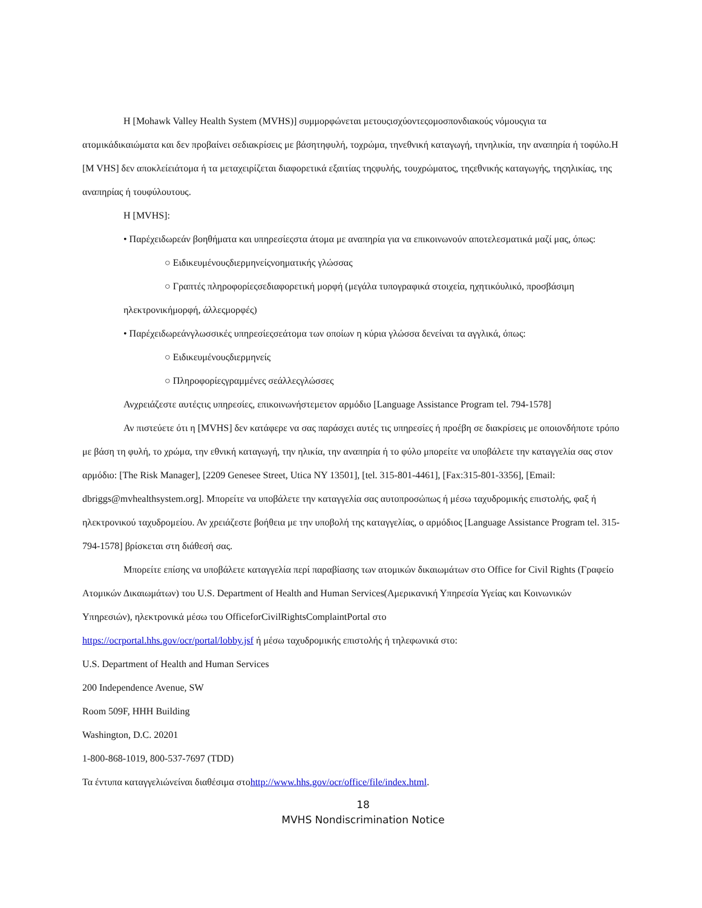Η [Mohawk Valley Health System (MVHS)] συμμορφώνεται μετουςισχύοντεςομοσπονδιακούς νόμουςγια τα ατομικάδικαιώματα και δεν προβαίνει σεδιακρίσεις με βάσητηφυλή, τοχρώμα, τηνεθνική καταγωγή, τηνηλικία, την αναπηρία ή τοφύλο.Η [M VHS] δεν αποκλείειάτομα ή τα μεταχειρίζεται διαφορετικά εξαιτίας τηςφυλής, τουχρώματος, τηςεθνικής καταγωγής, τηςηλικίας, της αναπηρίας ή τουφύλουτους.
Η [MVHS]:
• Παρέχειδωρεάν βοηθήματα και υπηρεσίεςστα άτομα με αναπηρία για να επικοινωνούν αποτελεσματικά μαζί μας, όπως:
○ Ειδικευμένουςδιερμηνείςνοηματικής γλώσσας
○ Γραπτές πληροφορίεςσεδιαφορετική μορφή (μεγάλα τυπογραφικά στοιχεία, ηχητικόυλικό, προσβάσιμη ηλεκτρονικήμορφή, άλλεςμορφές)
• Παρέχειδωρεάνγλωσσικές υπηρεσίεςσεάτομα των οποίων η κύρια γλώσσα δενείναι τα αγγλικά, όπως:
○ Ειδικευμένουςδιερμηνείς
○ Πληροφορίεςγραμμένες σεάλλεςγλώσσες
Ανχρειάζεστε αυτέςτις υπηρεσίες, επικοινωνήστεμετον αρμόδιο [Language Assistance Program tel. 794-1578]
Αν πιστεύετε ότι η [MVHS] δεν κατάφερε να σας παράσχει αυτές τις υπηρεσίες ή προέβη σε διακρίσεις με οποιονδήποτε τρόπο με βάση τη φυλή, το χρώμα, την εθνική καταγωγή, την ηλικία, την αναπηρία ή το φύλο μπορείτε να υποβάλετε την καταγγελία σας στον αρμόδιο: [The Risk Manager], [2209 Genesee Street, Utica NY 13501], [tel. 315-801-4461], [Fax:315-801-3356], [Email: dbriggs@mvhealthsystem.org]. Μπορείτε να υποβάλετε την καταγγελία σας αυτοπροσώπως ή μέσω ταχυδρομικής επιστολής, φαξ ή ηλεκτρονικού ταχυδρομείου. Αν χρειάζεστε βοήθεια με την υποβολή της καταγγελίας, ο αρμόδιος [Language Assistance Program tel. 315-794-1578] βρίσκεται στη διάθεσή σας.
Μπορείτε επίσης να υποβάλετε καταγγελία περί παραβίασης των ατομικών δικαιωμάτων στο Office for Civil Rights (Γραφείο Ατομικών Δικαιωμάτων) του U.S. Department of Health and Human Services(Αμερικανική Υπηρεσία Υγείας και Κοινωνικών Υπηρεσιών), ηλεκτρονικά μέσω του OfficeforCivilRightsComplaintPortal στο
https://ocrportal.hhs.gov/ocr/portal/lobby.jsf ή μέσω ταχυδρομικής επιστολής ή τηλεφωνικά στο:
U.S. Department of Health and Human Services
200 Independence Avenue, SW
Room 509F, HHH Building
Washington, D.C. 20201
1-800-868-1019, 800-537-7697 (TDD)
Τα έντυπα καταγγελιώνείναι διαθέσιμα στοhttp://www.hhs.gov/ocr/office/file/index.html.
18
MVHS Nondiscrimination Notice